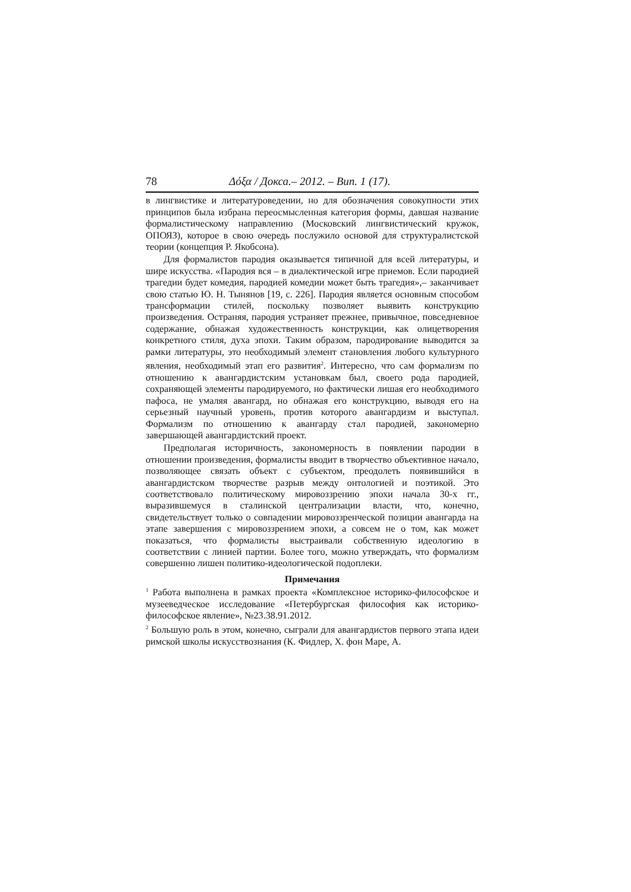78 Δόξα / Докса.– 2012. – Вип. 1 (17).
в лингвистике и литературоведении, но для обозначения совокупности этих принципов была избрана переосмысленная категория формы, давшая название формалистическому направлению (Московский лингвистический кружок, ОПОЯЗ), которое в свою очередь послужило основой для структуралистской теории (концепция Р. Якобсона).
Для формалистов пародия оказывается типичной для всей литературы, и шире искусства. «Пародия вся – в диалектической игре приемов. Если пародией трагедии будет комедия, пародией комедии может быть трагедия»,– заканчивает свою статью Ю. Н. Тынянов [19, с. 226]. Пародия является основным способом трансформации стилей, поскольку позволяет выявить конструкцию произведения. Остраняя, пародия устраняет прежнее, привычное, повседневное содержание, обнажая художественность конструкции, как олицетворения конкретного стиля, духа эпохи. Таким образом, пародирование выводится за рамки литературы, это необходимый элемент становления любого культурного явления, необходимый этап его развития<sup>2</sup>. Интересно, что сам формализм по отношению к авангардистским установкам был, своего рода пародией, сохраняющей элементы пародируемого, но фактически лишая его необходимого пафоса, не умаляя авангард, но обнажая его конструкцию, выводя его на серьезный научный уровень, против которого авангардизм и выступал. Формализм по отношению к авангарду стал пародией, закономерно завершающей авангардистский проект.
Предполагая историчность, закономерность в появлении пародии в отношении произведения, формалисты вводит в творчество объективное начало, позволяющее связать объект с субъектом, преодолеть появившийся в авангардистском творчестве разрыв между онтологией и поэтикой. Это соответствовало политическому мировоззрению эпохи начала 30-х гг., выразившемуся в сталинской централизации власти, что, конечно, свидетельствует только о совпадении мировоззренческой позиции авангарда на этапе завершения с мировоззрением эпохи, а совсем не о том, как может показаться, что формалисты выстраивали собственную идеологию в соответствии с линией партии. Более того, можно утверждать, что формализм совершенно лишен политико-идеологической подоплеки.
Примечания
<sup>1</sup> Работа выполнена в рамках проекта «Комплексное историко-философское и музееведческое исследование «Петербургская философия как историко-философское явление», №23.38.91.2012.
<sup>2</sup> Большую роль в этом, конечно, сыграли для авангардистов первого этапа идеи римской школы искусствознания (К. Фидлер, Х. фон Маре, А.